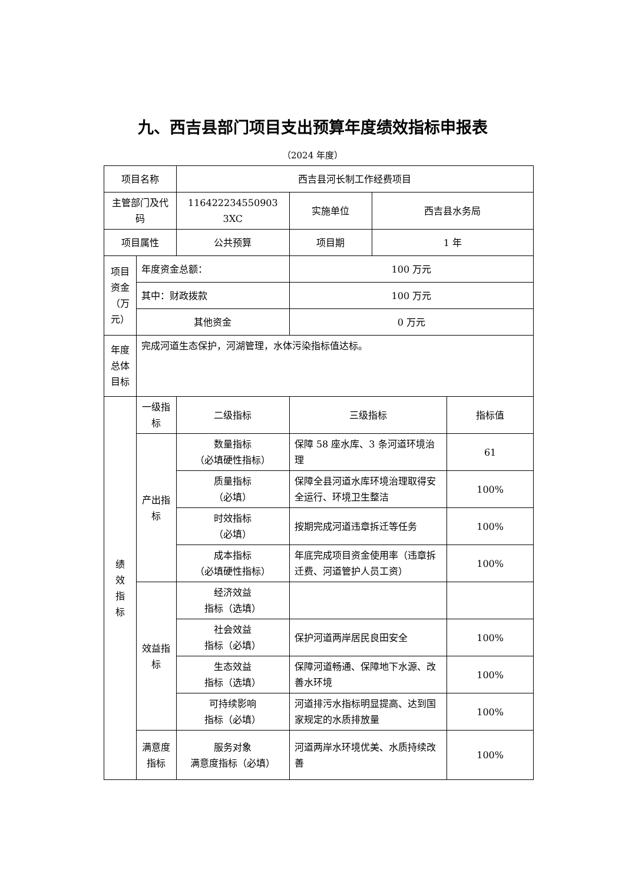九、西吉县部门项目支出预算年度绩效指标申报表
（2024 年度）
| 项目名称 | | 西吉县河长制工作经费项目 | | | |
| 主管部门及代码 | | 116422234550903​3XC | 实施单位 | 西吉县水务局 | |
| 项目属性 | | 公共预算 | 项目期 | 1 年 | |
| 项目资金（万元） | 年度资金总额： | | 100 万元 | | |
| | 其中：财政拨款 | | 100 万元 | | |
| | 其他资金 | | 0 万元 | | |
| 年度总体目标 | 完成河道生态保护，河湖管理，水体污染指标值达标。 | | | | |
| 绩 效 指 标 | 一级指标 | 二级指标 | 三级指标 | | 指标值 |
| | 产出指标 | 数量指标 （必填硬性指标） | 保障 58 座水库、3 条河道环境治理 | | 61 |
| | | 质量指标 （必填） | 保障全县河道水库环境治理取得安全运行、环境卫生整洁 | | 100% |
| | | 时效指标 （必填） | 按期完成河道违章拆迁等任务 | | 100% |
| | | 成本指标 （必填硬性指标） | 年底完成项目资金使用率（违章拆迁费、河道管护人员工资） | | 100% |
| | 效益指标 | 经济效益 指标（选填） | | | |
| | | 社会效益 指标（必填） | 保护河道两岸居民良田安全 | | 100% |
| | | 生态效益 指标（选填） | 保障河道畅通、保障地下水源、改善水环境 | | 100% |
| | | 可持续影响 指标（必填） | 河道排污水指标明显提高、达到国家规定的水质排放量 | | 100% |
| | 满意度指标 | 服务对象 满意度指标（必填） | 河道两岸水环境优美、水质持续改善 | | 100% |